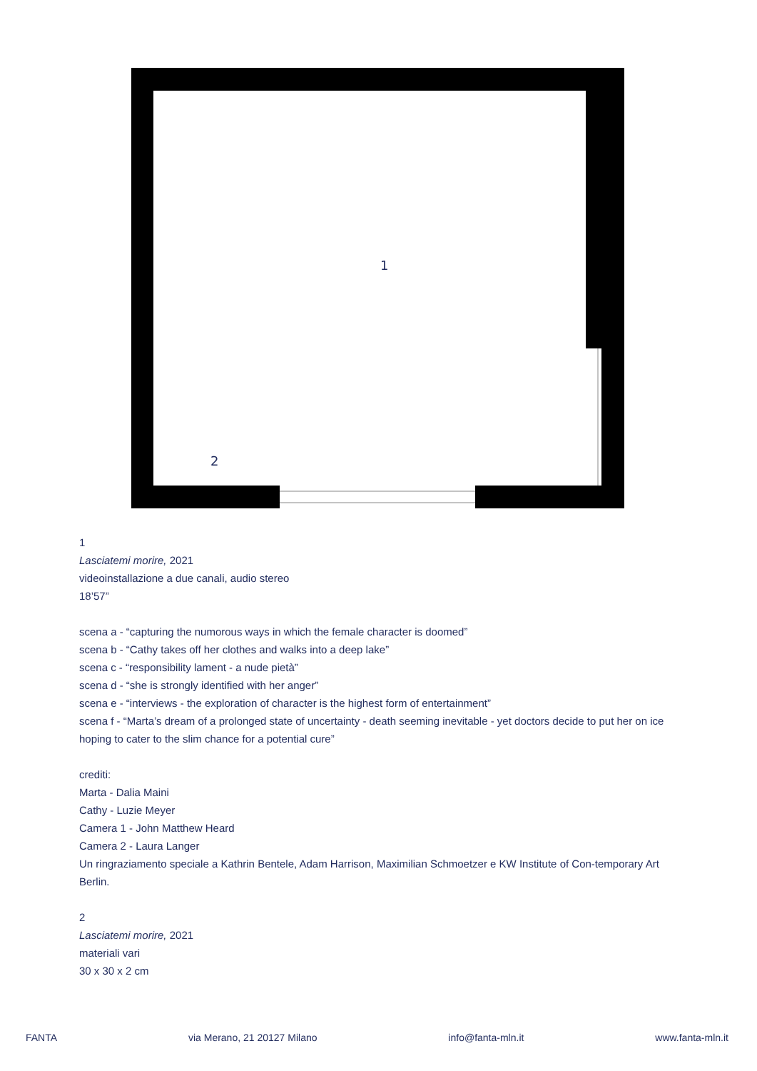1
2
1
Lasciatemi morire, 2021
videoinstallazione a due canali, audio stereo
18’57”
scena a - “capturing the numorous ways in which the female character is doomed”
scena b - “Cathy takes off her clothes and walks into a deep lake”
scena c - “responsibility lament - a nude pietà”
scena d - “she is strongly identified with her anger”
scena e - “interviews - the exploration of character is the highest form of entertainment”
scena f - “Marta’s dream of a prolonged state of uncertainty - death seeming inevitable - yet doctors decide to put her on ice hoping to cater to the slim chance for a potential cure”
crediti:
Marta - Dalia Maini
Cathy - Luzie Meyer
Camera 1 - John Matthew Heard
Camera 2 - Laura Langer
Un ringraziamento speciale a Kathrin Bentele, Adam Harrison, Maximilian Schmoetzer e KW Institute of Con-temporary Art Berlin.
2
Lasciatemi morire, 2021
materiali vari
30 x 30 x 2 cm
FANTA via Merano, 21 20127 Milano info@fanta-mln.it www.fanta-mln.it